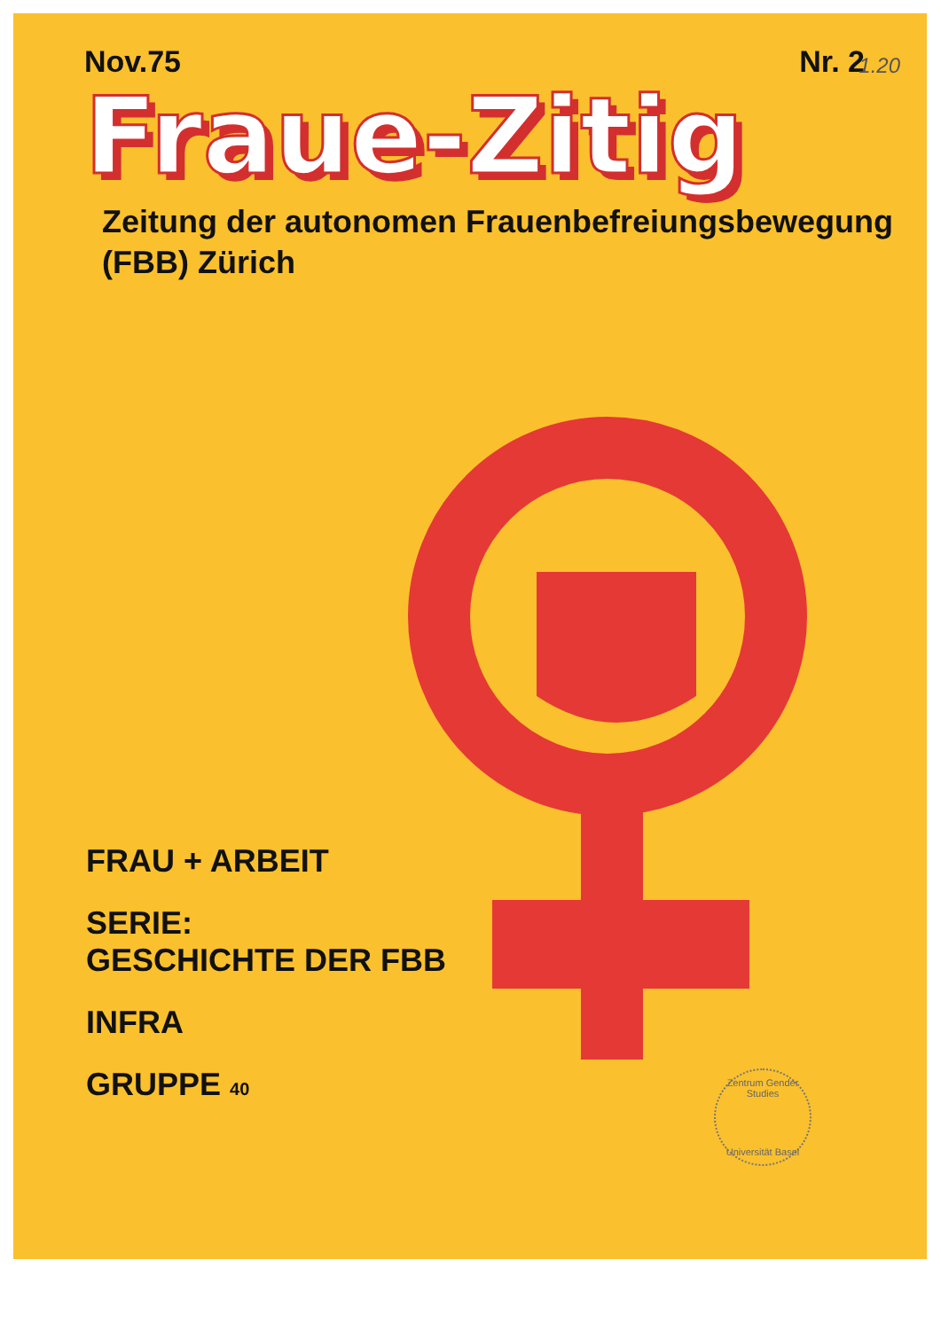Nov.75 Nr. 2
1.20
Fraue-Zitig
Zeitung der autonomen Frauenbefreiungsbewegung
(FBB) Zürich
FRAU + ARBEIT
SERIE:
GESCHICHTE DER FBB
INFRA
GRUPPE 40
Zentrum Gender Studies
Universität Basel